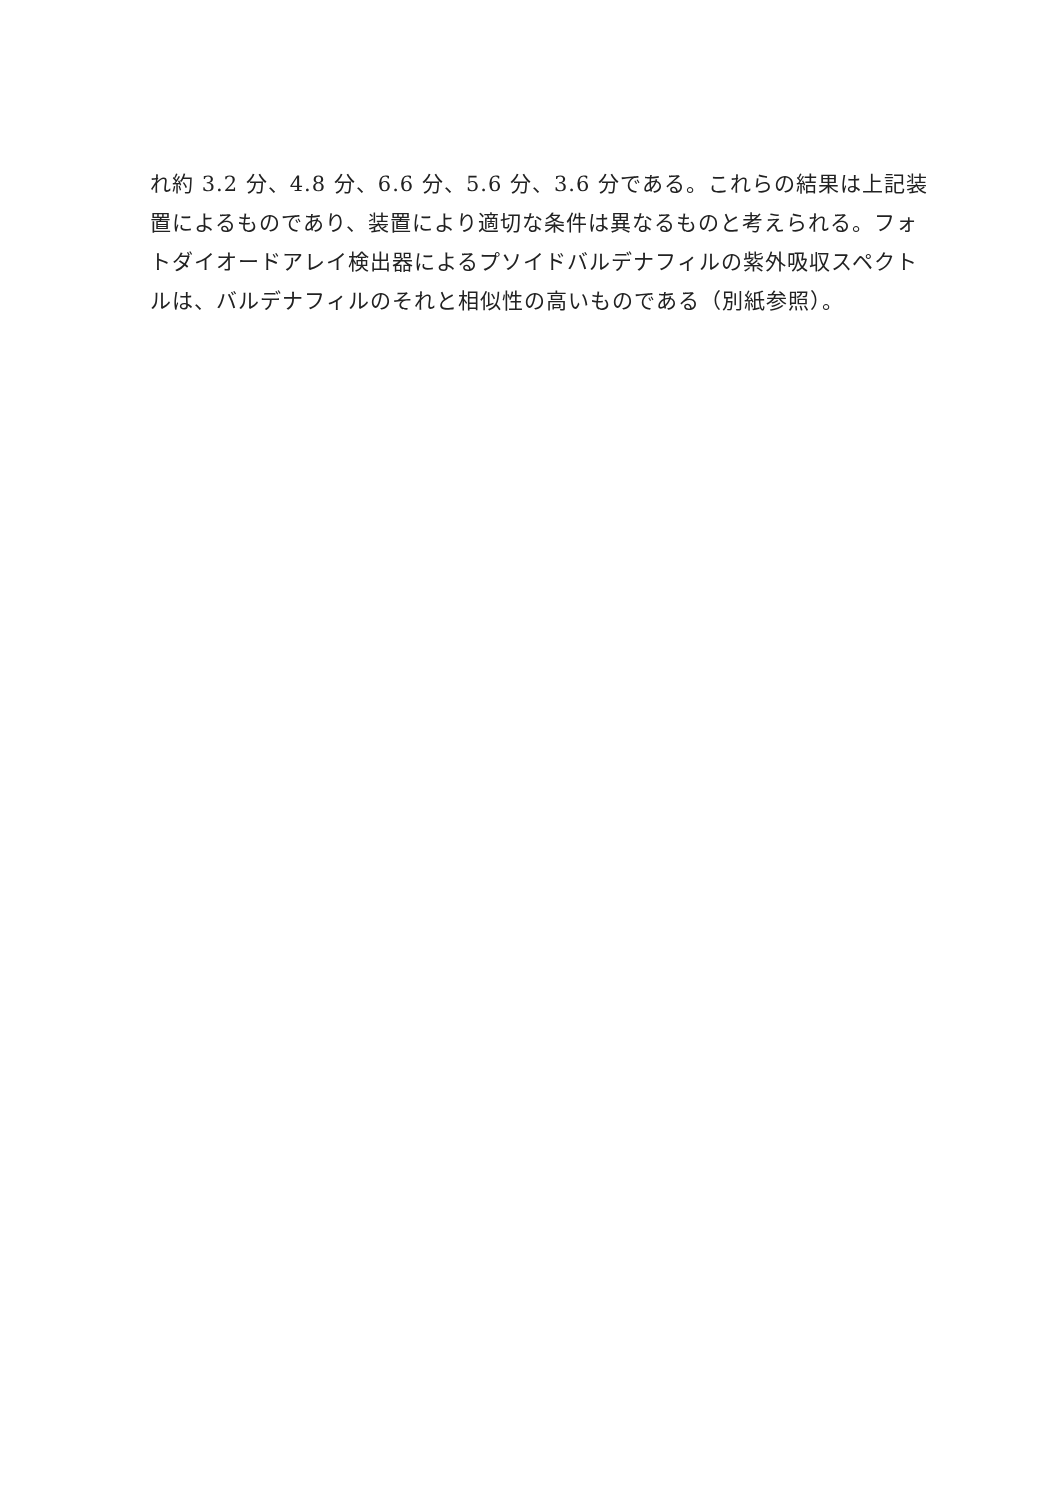れ約 3.2 分、4.8 分、6.6 分、5.6 分、3.6 分である。これらの結果は上記装置によるものであり、装置により適切な条件は異なるものと考えられる。フォトダイオードアレイ検出器によるプソイドバルデナフィルの紫外吸収スペクトルは、バルデナフィルのそれと相似性の高いものである（別紙参照）。